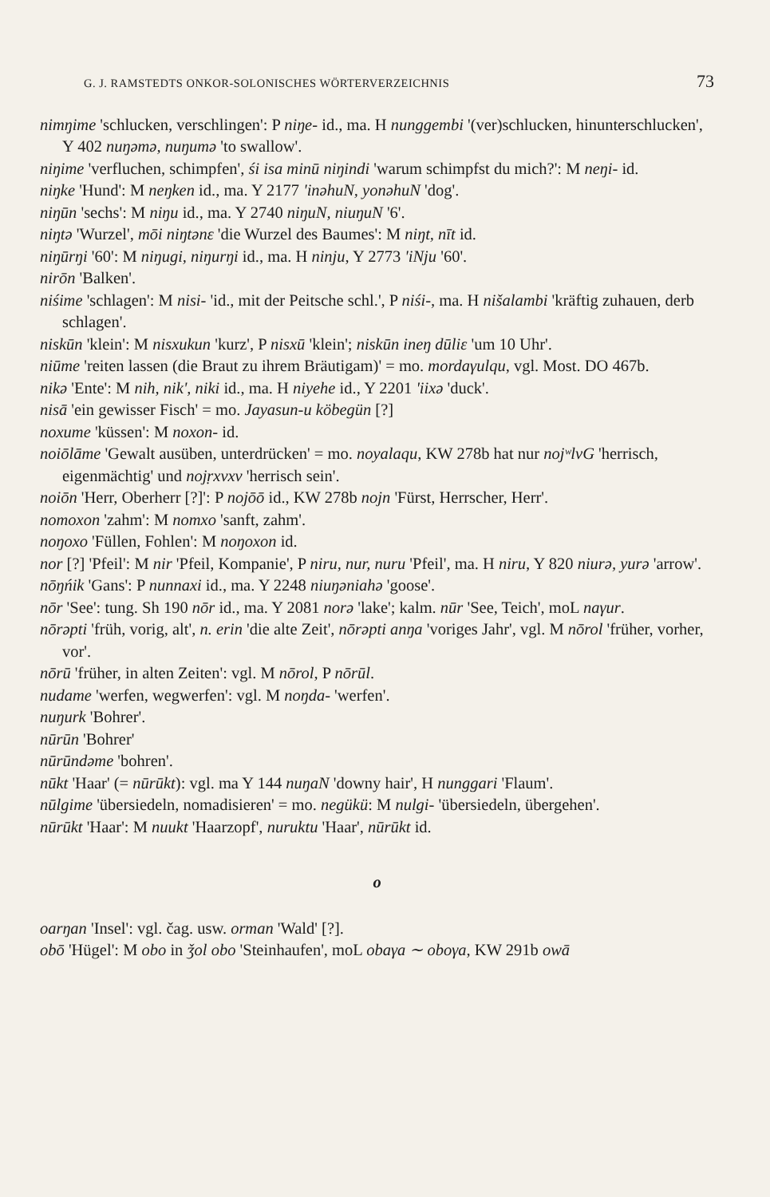G. J. RAMSTEDTS ONKOR-SOLONISCHES WÖRTERVERZEICHNIS 73
nimŋime 'schlucken, verschlingen': P niŋe- id., ma. H nunggembi '(ver)schlucken, hinunterschlucken', Y 402 nuŋəmə, nuŋumə 'to swallow'.
niŋime 'verfluchen, schimpfen', śi isa minū niŋindi 'warum schimpfst du mich?': M neŋi- id.
niŋke 'Hund': M neŋken id., ma. Y 2177 'inəhuN, yonəhuN 'dog'.
niŋūn 'sechs': M niŋu id., ma. Y 2740 niŋuN, niuŋuN '6'.
niŋtə 'Wurzel', mōi niŋtənε 'die Wurzel des Baumes': M niŋt, nīt id.
niŋūrŋi '60': M niŋugi, niŋurŋi id., ma. H ninju, Y 2773 'iNju '60'.
nirōn 'Balken'.
niśime 'schlagen': M nisi- 'id., mit der Peitsche schl.', P niśi-, ma. H nišalambi 'kräftig zuhauen, derb schlagen'.
niskūn 'klein': M nisxukun 'kurz', P nisxū 'klein'; niskūn ineŋ dūliε 'um 10 Uhr'.
niūme 'reiten lassen (die Braut zu ihrem Bräutigam)' = mo. mordaγulqu, vgl. Most. DO 467b.
nikə 'Ente': M nih, nik', niki id., ma. H niyehe id., Y 2201 'iixə 'duck'.
nisā 'ein gewisser Fisch' = mo. Jayasun-u köbegün [?]
noxume 'küssen': M noxon- id.
noiōlāme 'Gewalt ausüben, unterdrücken' = mo. noyalaqu, KW 278b hat nur nojʷlvG 'herrisch, eigenmächtig' und nojṛxvxv 'herrisch sein'.
noiōn 'Herr, Oberherr [?]': P nojōō id., KW 278b nojn 'Fürst, Herrscher, Herr'.
nomoxon 'zahm': M nomxo 'sanft, zahm'.
noŋoxo 'Füllen, Fohlen': M noŋoxon id.
nor [?] 'Pfeil': M nir 'Pfeil, Kompanie', P niru, nur, nuru 'Pfeil', ma. H niru, Y 820 niurə, yurə 'arrow'.
nōŋńik 'Gans': P nunnaxi id., ma. Y 2248 niuŋəniahə 'goose'.
nōr 'See': tung. Sh 190 nōr id., ma. Y 2081 norə 'lake'; kalm. nūr 'See, Teich', moL naγur.
nōrəpti 'früh, vorig, alt', n. erin 'die alte Zeit', nōrəpti anŋa 'voriges Jahr', vgl. M nōrol 'früher, vorher, vor'.
nōrū 'früher, in alten Zeiten': vgl. M nōrol, P nōrūl.
nudame 'werfen, wegwerfen': vgl. M noŋda- 'werfen'.
nuŋurk 'Bohrer'.
nūrūn 'Bohrer'
nūrūndəme 'bohren'.
nūkt 'Haar' (= nūrūkt): vgl. ma Y 144 nuŋaN 'downy hair', H nunggari 'Flaum'.
nūlgime 'übersiedeln, nomadisieren' = mo. negükü: M nulgi- 'übersiedeln, übergehen'.
nūrūkt 'Haar': M nuukt 'Haarzopf', nuruktu 'Haar', nūrūkt id.
o
oarŋan 'Insel': vgl. čag. usw. orman 'Wald' [?].
obō 'Hügel': M obo in ǯol obo 'Steinhaufen', moL obaγa ∼ oboγa, KW 291b owā